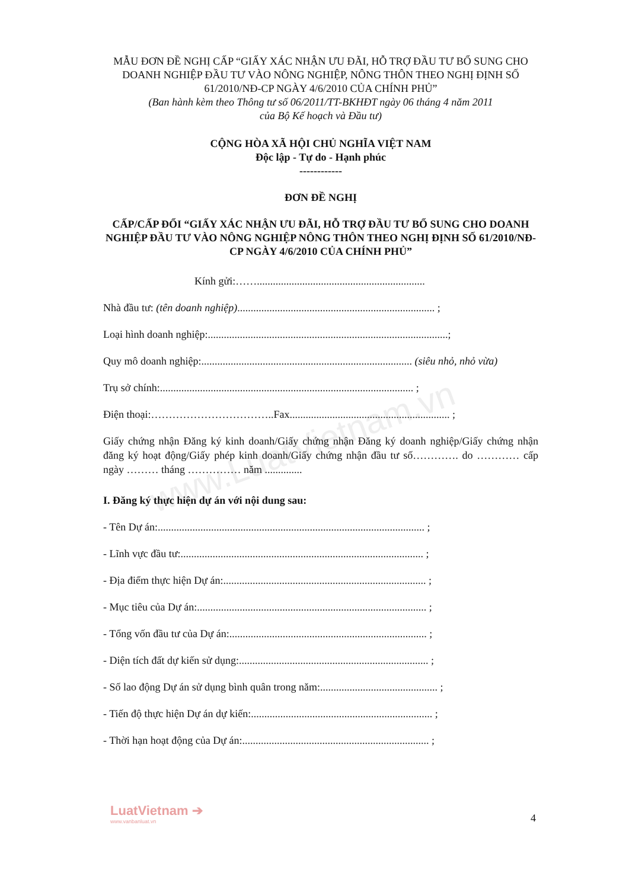www.LuatVietnam.vn
MẪU ĐƠN ĐỀ NGHỊ CẤP “GIẤY XÁC NHẬN ƯU ĐÃI, HỖ TRỢ ĐẦU TƯ BỔ SUNG CHO DOANH NGHIỆP ĐẦU TƯ VÀO NÔNG NGHIỆP, NÔNG THÔN THEO NGHỊ ĐỊNH SỐ 61/2010/NĐ-CP NGÀY 4/6/2010 CỦA CHÍNH PHỦ”
(Ban hành kèm theo Thông tư số 06/2011/TT-BKHĐT ngày 06 tháng 4 năm 2011
của Bộ Kế hoạch và Đầu tư)
CỘNG HÒA XÃ HỘI CHỦ NGHĨA VIỆT NAM
Độc lập - Tự do - Hạnh phúc
------------
ĐƠN ĐỀ NGHỊ
CẤP/CẤP ĐỔI “GIẤY XÁC NHẬN ƯU ĐÃI, HỖ TRỢ ĐẦU TƯ BỔ SUNG CHO DOANH NGHIỆP ĐẦU TƯ VÀO NÔNG NGHIỆP NÔNG THÔN THEO NGHỊ ĐỊNH SỐ 61/2010/NĐ-CP NGÀY 4/6/2010 CỦA CHÍNH PHỦ”
Kính gửi:……...............................................................
Nhà đầu tư: (tên doanh nghiệp).......................................................................... ;
Loại hình doanh nghiệp:..........................................................................................;
Quy mô doanh nghiệp:............................................................................... (siêu nhỏ, nhỏ vừa)
Trụ sở chính:............................................................................................... ;
Điện thoại:……………………………..Fax............................................................ ;
Giấy chứng nhận Đăng ký kinh doanh/Giấy chứng nhận Đăng ký doanh nghiệp/Giấy chứng nhận đăng ký hoạt động/Giấy phép kinh doanh/Giấy chứng nhận đầu tư số…………. do ………… cấp ngày ……… tháng …………… năm ..............
I. Đăng ký thực hiện dự án với nội dung sau:
- Tên Dự án:.................................................................................................... ;
- Lĩnh vực đầu tư:........................................................................................... ;
- Địa điểm thực hiện Dự án:............................................................................ ;
- Mục tiêu của Dự án:...................................................................................... ;
- Tổng vốn đầu tư của Dự án:.......................................................................... ;
- Diện tích đất dự kiến sử dụng:....................................................................... ;
- Số lao động Dự án sử dụng bình quân trong năm:............................................ ;
- Tiến độ thực hiện Dự án dự kiến:.................................................................... ;
- Thời hạn hoạt động của Dự án:...................................................................... ;
LuatVietnam ➔
www.vanbanluat.vn
4